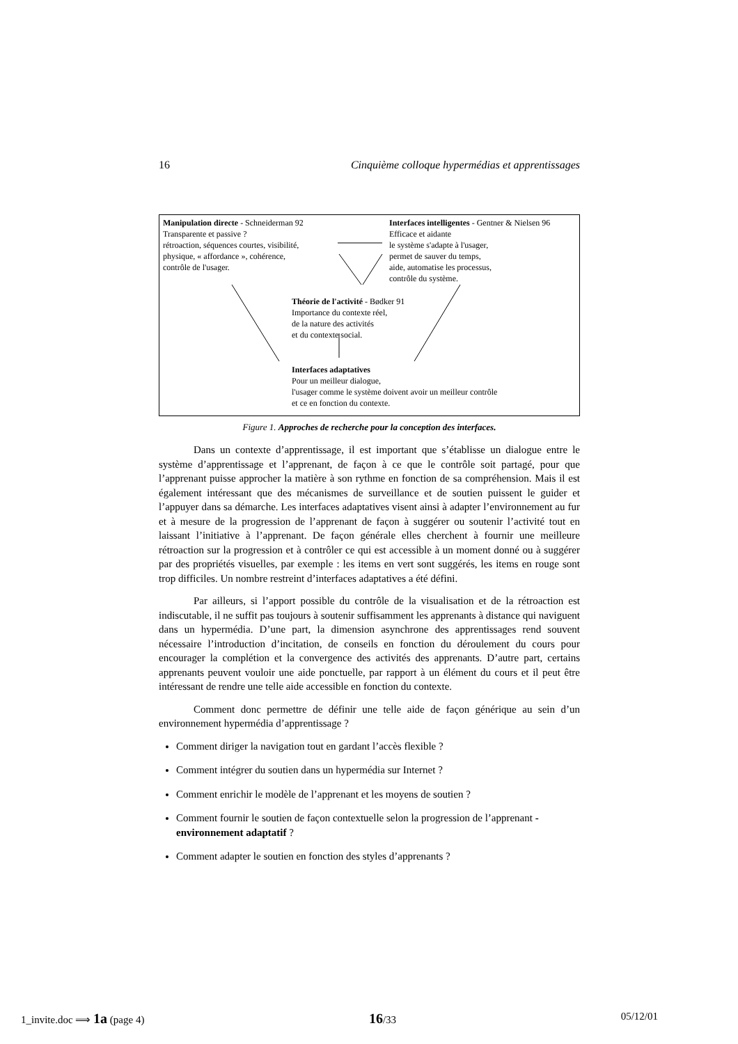16 Cinquième colloque hypermédias et apprentissages
Manipulation directe - Schneiderman 92
Transparente et passive ?
rétroaction, séquences courtes, visibilité,
physique, « affordance », cohérence,
contrôle de l'usager.
Interfaces intelligentes - Gentner & Nielsen 96
Efficace et aidante
le système s'adapte à l'usager,
permet de sauver du temps,
aide, automatise les processus,
contrôle du système.
Théorie de l'activité - Bødker 91
Importance du contexte réel,
de la nature des activités
et du contexte social.
Interfaces adaptatives
Pour un meilleur dialogue,
l'usager comme le système doivent avoir un meilleur contrôle
et ce en fonction du contexte.
Figure 1. Approches de recherche pour la conception des interfaces.
Dans un contexte d’apprentissage, il est important que s’établisse un dialogue entre le système d’apprentissage et l’apprenant, de façon à ce que le contrôle soit partagé, pour que l’apprenant puisse approcher la matière à son rythme en fonction de sa compréhension. Mais il est également intéressant que des mécanismes de surveillance et de soutien puissent le guider et l’appuyer dans sa démarche. Les interfaces adaptatives visent ainsi à adapter l’environnement au fur et à mesure de la progression de l’apprenant de façon à suggérer ou soutenir l’activité tout en laissant l’initiative à l’apprenant. De façon générale elles cherchent à fournir une meilleure rétroaction sur la progression et à contrôler ce qui est accessible à un moment donné ou à suggérer par des propriétés visuelles, par exemple : les items en vert sont suggérés, les items en rouge sont trop difficiles. Un nombre restreint d’interfaces adaptatives a été défini.
Par ailleurs, si l’apport possible du contrôle de la visualisation et de la rétroaction est indiscutable, il ne suffit pas toujours à soutenir suffisamment les apprenants à distance qui naviguent dans un hypermédia. D’une part, la dimension asynchrone des apprentissages rend souvent nécessaire l’introduction d’incitation, de conseils en fonction du déroulement du cours pour encourager la complétion et la convergence des activités des apprenants. D’autre part, certains apprenants peuvent vouloir une aide ponctuelle, par rapport à un élément du cours et il peut être intéressant de rendre une telle aide accessible en fonction du contexte.
Comment donc permettre de définir une telle aide de façon générique au sein d’un environnement hypermédia d’apprentissage ?
Comment diriger la navigation tout en gardant l’accès flexible ?
Comment intégrer du soutien dans un hypermédia sur Internet ?
Comment enrichir le modèle de l’apprenant et les moyens de soutien ?
Comment fournir le soutien de façon contextuelle selon la progression de l’apprenant - environnement adaptatif ?
Comment adapter le soutien en fonction des styles d’apprenants ?
1_invite.doc ⟹ 1a (page 4) 16/33 05/12/01